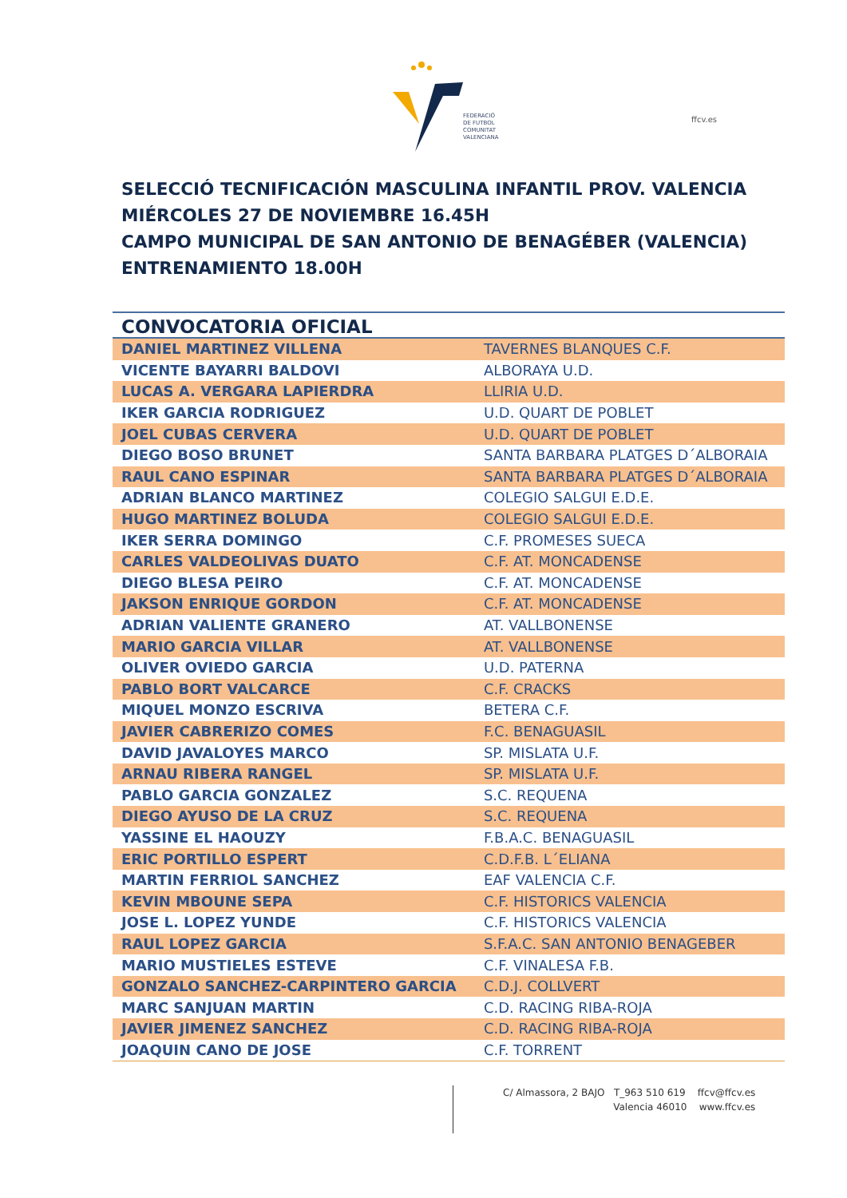FEDERACIÓ
DE FUTBOL
COMUNITAT
VALENCIANA
ffcv.es
SELECCIÓ TECNIFICACIÓN MASCULINA INFANTIL PROV. VALENCIA
MIÉRCOLES 27 DE NOVIEMBRE 16.45H
CAMPO MUNICIPAL DE SAN ANTONIO DE BENAGÉBER (VALENCIA)
ENTRENAMIENTO 18.00H
| CONVOCATORIA OFICIAL | |
| --- | --- |
| DANIEL MARTINEZ VILLENA | TAVERNES BLANQUES C.F. |
| VICENTE BAYARRI BALDOVI | ALBORAYA U.D. |
| LUCAS A. VERGARA LAPIERDRA | LLIRIA U.D. |
| IKER GARCIA RODRIGUEZ | U.D. QUART DE POBLET |
| JOEL CUBAS CERVERA | U.D. QUART DE POBLET |
| DIEGO BOSO BRUNET | SANTA BARBARA PLATGES D´ALBORAIA |
| RAUL CANO ESPINAR | SANTA BARBARA PLATGES D´ALBORAIA |
| ADRIAN BLANCO MARTINEZ | COLEGIO SALGUI E.D.E. |
| HUGO MARTINEZ BOLUDA | COLEGIO SALGUI E.D.E. |
| IKER SERRA DOMINGO | C.F. PROMESES SUECA |
| CARLES VALDEOLIVAS DUATO | C.F. AT. MONCADENSE |
| DIEGO BLESA PEIRO | C.F. AT. MONCADENSE |
| JAKSON ENRIQUE GORDON | C.F. AT. MONCADENSE |
| ADRIAN VALIENTE GRANERO | AT. VALLBONENSE |
| MARIO GARCIA VILLAR | AT. VALLBONENSE |
| OLIVER OVIEDO GARCIA | U.D. PATERNA |
| PABLO BORT VALCARCE | C.F. CRACKS |
| MIQUEL MONZO ESCRIVA | BETERA C.F. |
| JAVIER CABRERIZO COMES | F.C. BENAGUASIL |
| DAVID JAVALOYES MARCO | SP. MISLATA U.F. |
| ARNAU RIBERA RANGEL | SP. MISLATA U.F. |
| PABLO GARCIA GONZALEZ | S.C. REQUENA |
| DIEGO AYUSO DE LA CRUZ | S.C. REQUENA |
| YASSINE EL HAOUZY | F.B.A.C. BENAGUASIL |
| ERIC PORTILLO ESPERT | C.D.F.B. L´ELIANA |
| MARTIN FERRIOL SANCHEZ | EAF VALENCIA C.F. |
| KEVIN MBOUNE SEPA | C.F. HISTORICS VALENCIA |
| JOSE L. LOPEZ YUNDE | C.F. HISTORICS VALENCIA |
| RAUL LOPEZ GARCIA | S.F.A.C. SAN ANTONIO BENAGEBER |
| MARIO MUSTIELES ESTEVE | C.F. VINALESA F.B. |
| GONZALO SANCHEZ-CARPINTERO GARCIA | C.D.J. COLLVERT |
| MARC SANJUAN MARTIN | C.D. RACING RIBA-ROJA |
| JAVIER JIMENEZ SANCHEZ | C.D. RACING RIBA-ROJA |
| JOAQUIN CANO DE JOSE | C.F. TORRENT |
C/ Almassora, 2 BAJO T_963 510 619 ffcv@ffcv.es
Valencia 46010 www.ffcv.es